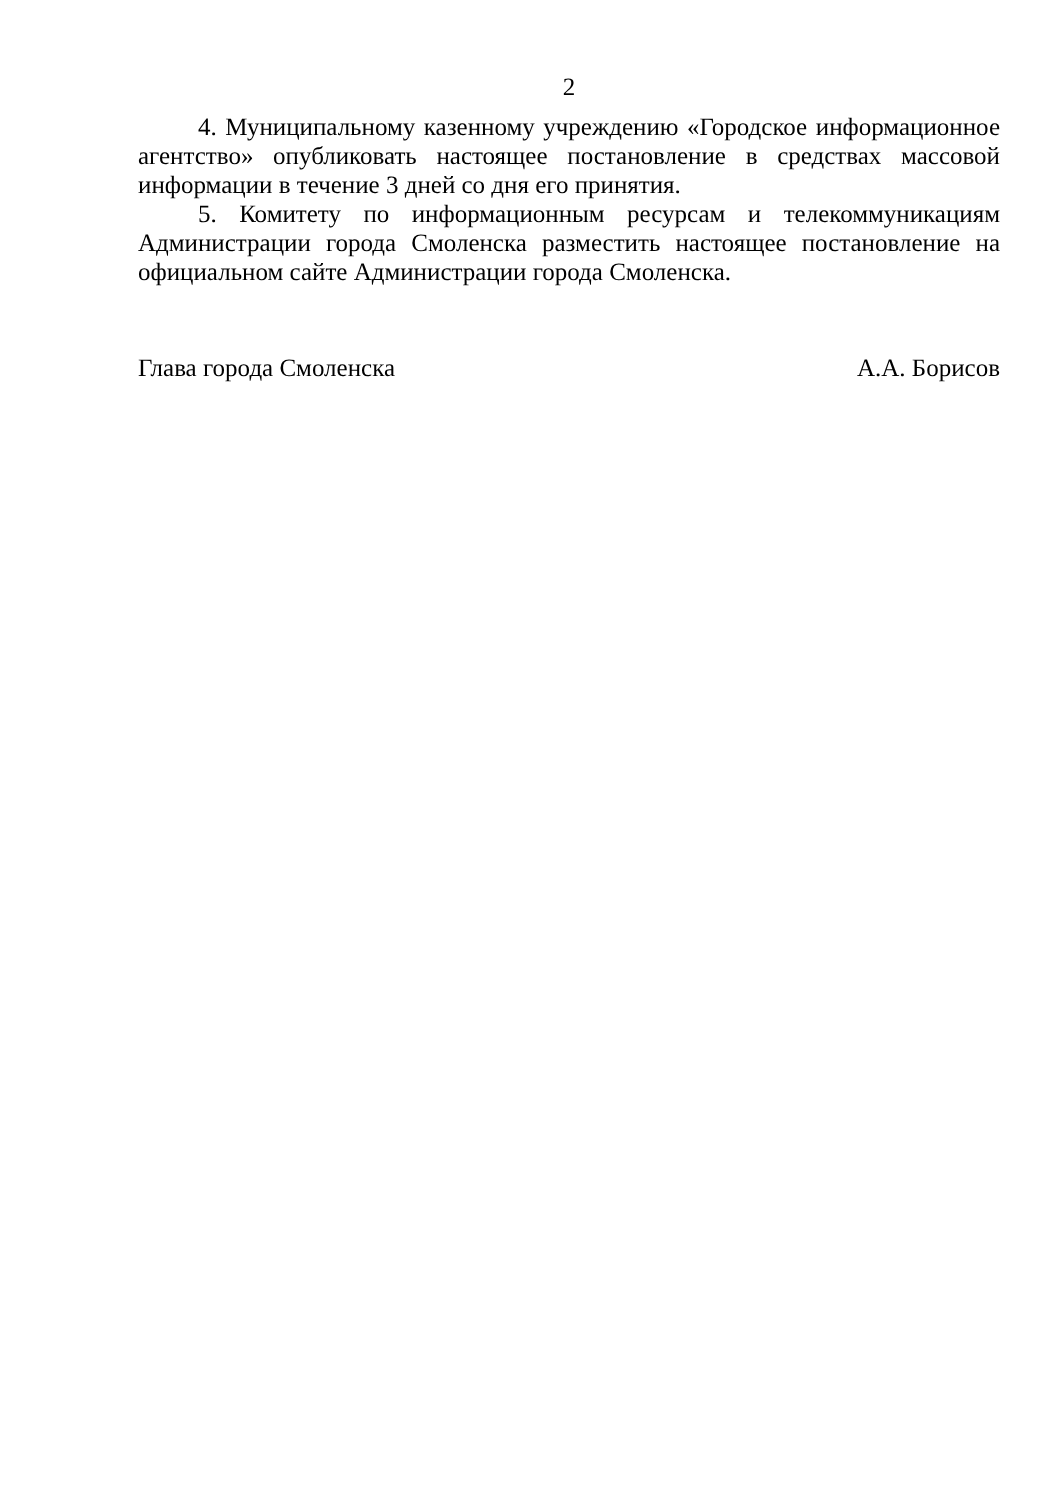2
4. Муниципальному казенному учреждению «Городское информационное агентство» опубликовать настоящее постановление в средствах массовой информации в течение 3 дней со дня его принятия.
5. Комитету по информационным ресурсам и телекоммуникациям Администрации города Смоленска разместить настоящее постановление на официальном сайте Администрации города Смоленска.
Глава города Смоленска А.А. Борисов